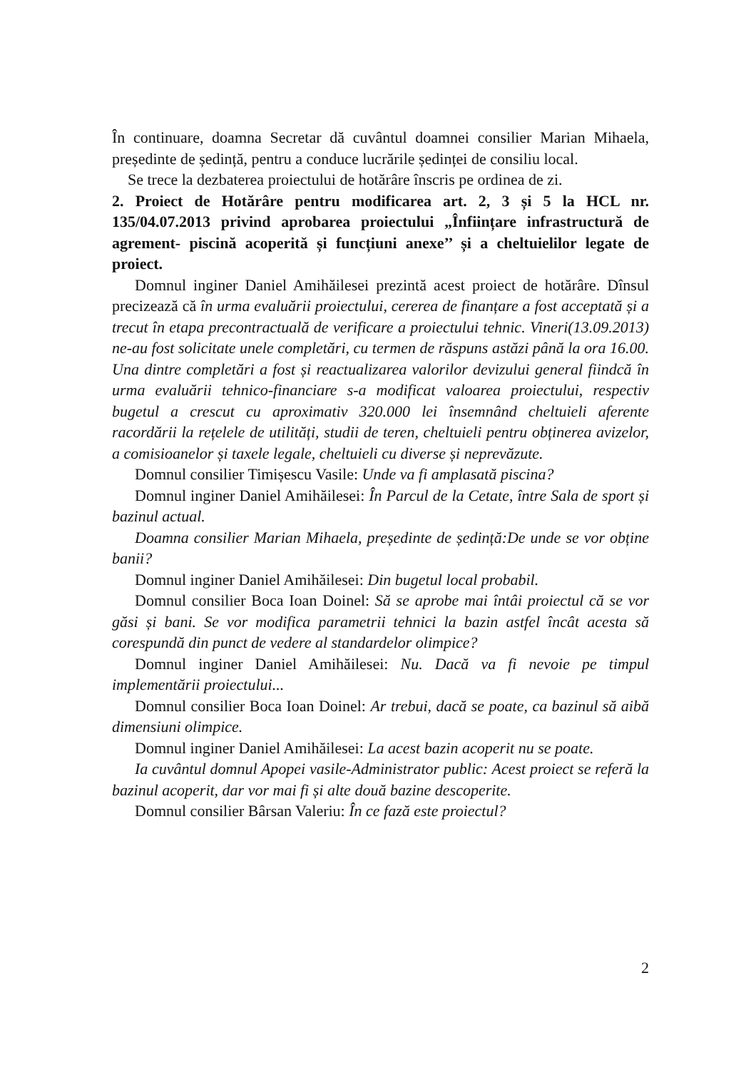În continuare, doamna Secretar dă cuvântul doamnei consilier Marian Mihaela, președinte de ședință, pentru a conduce lucrările ședinței de consiliu local.
Se trece la dezbaterea proiectului de hotărâre înscris pe ordinea de zi.
2. Proiect de Hotărâre pentru modificarea art. 2, 3 și 5 la HCL nr. 135/04.07.2013 privind aprobarea proiectului „Înființare infrastructură de agrement- piscină acoperită și funcțiuni anexe’’ și a cheltuielilor legate de proiect.
Domnul inginer Daniel Amihăilesei prezintă acest proiect de hotărâre. Dînsul precizează că în urma evaluării proiectului, cererea de finanțare a fost acceptată și a trecut în etapa precontractuală de verificare a proiectului tehnic. Vineri(13.09.2013) ne-au fost solicitate unele completări, cu termen de răspuns astăzi până la ora 16.00. Una dintre completări a fost și reactualizarea valorilor devizului general fiindcă în urma evaluării tehnico-financiare s-a modificat valoarea proiectului, respectiv bugetul a crescut cu aproximativ 320.000 lei însemnând cheltuieli aferente racordării la rețelele de utilități, studii de teren, cheltuieli pentru obținerea avizelor, a comisioanelor și taxele legale, cheltuieli cu diverse și neprevăzute.
Domnul consilier Timișescu Vasile: Unde va fi amplasată piscina?
Domnul inginer Daniel Amihăilesei: În Parcul de la Cetate, între Sala de sport și bazinul actual.
Doamna consilier Marian Mihaela, președinte de ședință:De unde se vor obține banii?
Domnul inginer Daniel Amihăilesei: Din bugetul local probabil.
Domnul consilier Boca Ioan Doinel: Să se aprobe mai întâi proiectul că se vor găsi și bani. Se vor modifica parametrii tehnici la bazin astfel încât acesta să corespundă din punct de vedere al standardelor olimpice?
Domnul inginer Daniel Amihăilesei: Nu. Dacă va fi nevoie pe timpul implementării proiectului...
Domnul consilier Boca Ioan Doinel: Ar trebui, dacă se poate, ca bazinul să aibă dimensiuni olimpice.
Domnul inginer Daniel Amihăilesei: La acest bazin acoperit nu se poate.
Ia cuvântul domnul Apopei vasile-Administrator public: Acest proiect se referă la bazinul acoperit, dar vor mai fi și alte două bazine descoperite.
Domnul consilier Bârsan Valeriu: În ce fază este proiectul?
2